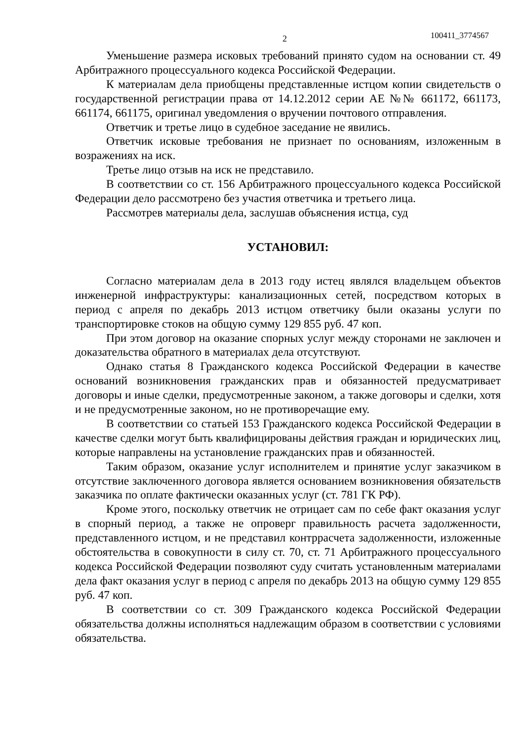2 100411_3774567
Уменьшение размера исковых требований принято судом на основании ст. 49 Арбитражного процессуального кодекса Российской Федерации.
К материалам дела приобщены представленные истцом копии свидетельств о государственной регистрации права от 14.12.2012 серии АЕ №№ 661172, 661173, 661174, 661175, оригинал уведомления о вручении почтового отправления.
Ответчик и третье лицо в судебное заседание не явились.
Ответчик исковые требования не признает по основаниям, изложенным в возражениях на иск.
Третье лицо отзыв на иск не представило.
В соответствии со ст. 156 Арбитражного процессуального кодекса Российской Федерации дело рассмотрено без участия ответчика и третьего лица.
Рассмотрев материалы дела, заслушав объяснения истца, суд
УСТАНОВИЛ:
Согласно материалам дела в 2013 году истец являлся владельцем объектов инженерной инфраструктуры: канализационных сетей, посредством которых в период с апреля по декабрь 2013 истцом ответчику были оказаны услуги по транспортировке стоков на общую сумму 129 855 руб. 47 коп.
При этом договор на оказание спорных услуг между сторонами не заключен и доказательства обратного в материалах дела отсутствуют.
Однако статья 8 Гражданского кодекса Российской Федерации в качестве оснований возникновения гражданских прав и обязанностей предусматривает договоры и иные сделки, предусмотренные законом, а также договоры и сделки, хотя и не предусмотренные законом, но не противоречащие ему.
В соответствии со статьей 153 Гражданского кодекса Российской Федерации в качестве сделки могут быть квалифицированы действия граждан и юридических лиц, которые направлены на установление гражданских прав и обязанностей.
Таким образом, оказание услуг исполнителем и принятие услуг заказчиком в отсутствие заключенного договора является основанием возникновения обязательств заказчика по оплате фактически оказанных услуг (ст. 781 ГК РФ).
Кроме этого, поскольку ответчик не отрицает сам по себе факт оказания услуг в спорный период, а также не опроверг правильность расчета задолженности, представленного истцом, и не представил контррасчета задолженности, изложенные обстоятельства в совокупности в силу ст. 70, ст. 71 Арбитражного процессуального кодекса Российской Федерации позволяют суду считать установленным материалами дела факт оказания услуг в период с апреля по декабрь 2013 на общую сумму 129 855 руб. 47 коп.
В соответствии со ст. 309 Гражданского кодекса Российской Федерации обязательства должны исполняться надлежащим образом в соответствии с условиями обязательства.